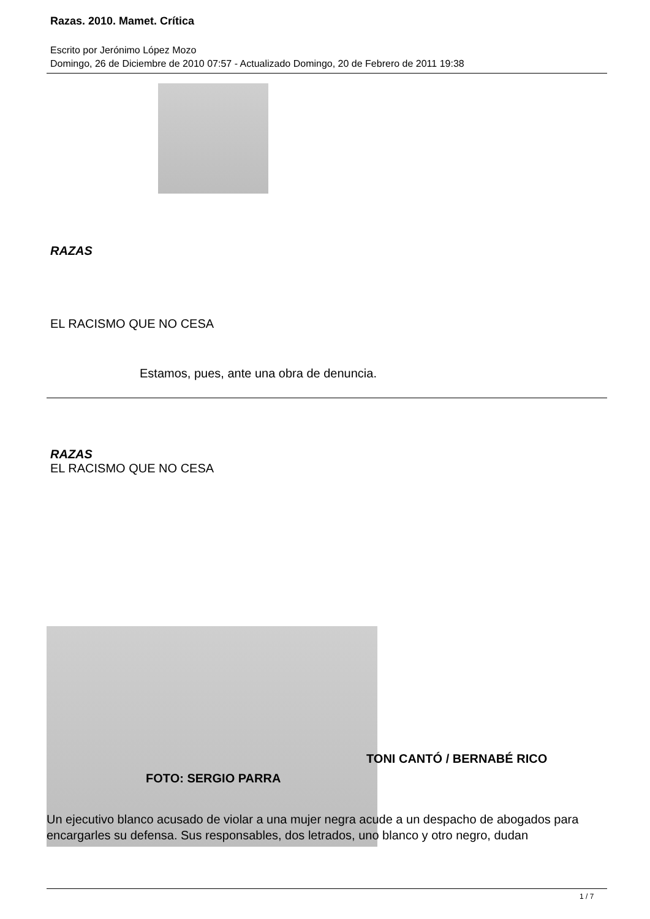Razas. 2010. Mamet. Crítica
Escrito por Jerónimo López Mozo
Domingo, 26 de Diciembre de 2010 07:57 - Actualizado Domingo, 20 de Febrero de 2011 19:38
RAZAS
EL RACISMO QUE NO CESA
Estamos, pues, ante una obra de denuncia.
RAZAS
EL RACISMO QUE NO CESA
TONI CANTÓ / BERNABÉ RICO
FOTO: SERGIO PARRA
Un ejecutivo blanco acusado de violar a una mujer negra acude a un despacho de abogados para encargarles su defensa. Sus responsables, dos letrados, uno blanco y otro negro, dudan
1 / 7